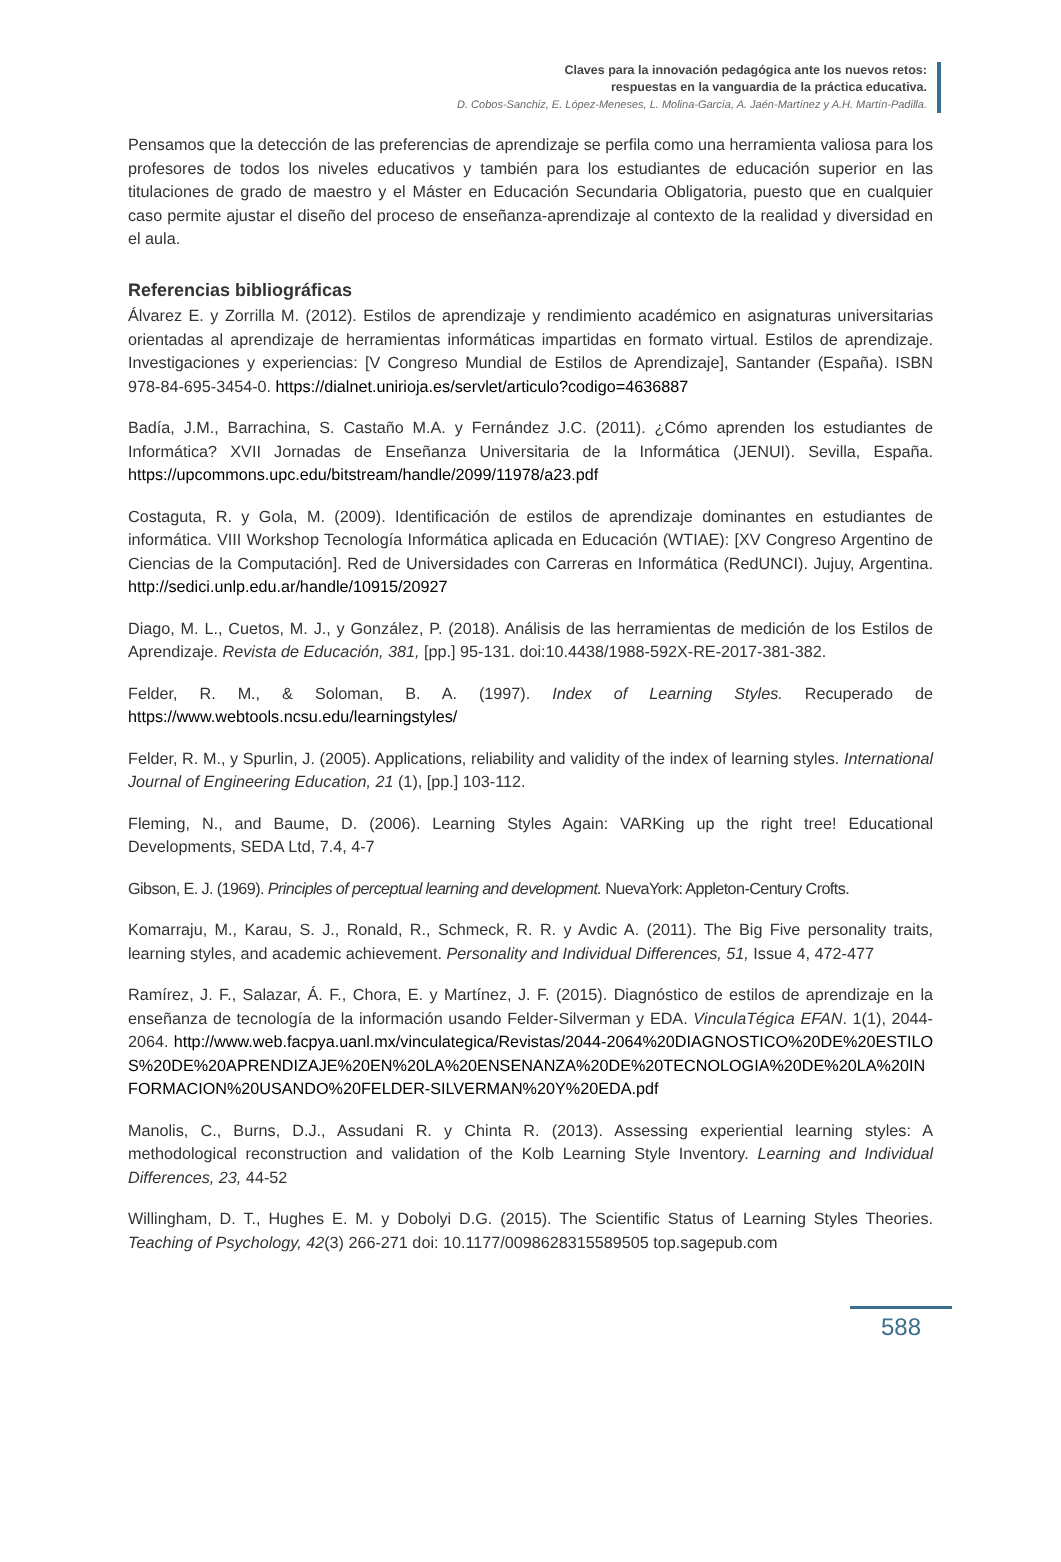Claves para la innovación pedagógica ante los nuevos retos:
respuestas en la vanguardia de la práctica educativa.
D. Cobos-Sanchiz, E. López-Meneses, L. Molina-García, A. Jaén-Martínez y A.H. Martín-Padilla.
Pensamos que la detección de las preferencias de aprendizaje se perfila como una herramienta valiosa para los profesores de todos los niveles educativos y también para los estudiantes de educación superior en las titulaciones de grado de maestro y el Máster en Educación Secundaria Obligatoria, puesto que en cualquier caso permite ajustar el diseño del proceso de enseñanza-aprendizaje al contexto de la realidad y diversidad en el aula.
Referencias bibliográficas
Álvarez E. y Zorrilla M. (2012). Estilos de aprendizaje y rendimiento académico en asignaturas universitarias orientadas al aprendizaje de herramientas informáticas impartidas en formato virtual. Estilos de aprendizaje. Investigaciones y experiencias: [V Congreso Mundial de Estilos de Aprendizaje], Santander (España). ISBN 978-84-695-3454-0. https://dialnet.unirioja.es/servlet/articulo?codigo=4636887
Badía, J.M., Barrachina, S. Castaño M.A. y Fernández J.C. (2011). ¿Cómo aprenden los estudiantes de Informática? XVII Jornadas de Enseñanza Universitaria de la Informática (JENUI). Sevilla, España. https://upcommons.upc.edu/bitstream/handle/2099/11978/a23.pdf
Costaguta, R. y Gola, M. (2009). Identificación de estilos de aprendizaje dominantes en estudiantes de informática. VIII Workshop Tecnología Informática aplicada en Educación (WTIAE): [XV Congreso Argentino de Ciencias de la Computación]. Red de Universidades con Carreras en Informática (RedUNCI). Jujuy, Argentina. http://sedici.unlp.edu.ar/handle/10915/20927
Diago, M. L., Cuetos, M. J., y González, P. (2018). Análisis de las herramientas de medición de los Estilos de Aprendizaje. Revista de Educación, 381, [pp.] 95-131. doi:10.4438/1988-592X-RE-2017-381-382.
Felder, R. M., & Soloman, B. A. (1997). Index of Learning Styles. Recuperado de https://www.webtools.ncsu.edu/learningstyles/
Felder, R. M., y Spurlin, J. (2005). Applications, reliability and validity of the index of learning styles. International Journal of Engineering Education, 21 (1), [pp.] 103-112.
Fleming, N., and Baume, D. (2006). Learning Styles Again: VARKing up the right tree! Educational Developments, SEDA Ltd, 7.4, 4-7
Gibson, E. J. (1969). Principles of perceptual learning and development. NuevaYork: Appleton-Century Crofts.
Komarraju, M., Karau, S. J., Ronald, R., Schmeck, R. R. y Avdic A. (2011). The Big Five personality traits, learning styles, and academic achievement. Personality and Individual Differences, 51, Issue 4, 472-477
Ramírez, J. F., Salazar, Á. F., Chora, E. y Martínez, J. F. (2015). Diagnóstico de estilos de aprendizaje en la enseñanza de tecnología de la información usando Felder-Silverman y EDA. VinculaTégica EFAN. 1(1), 2044-2064. http://www.web.facpya.uanl.mx/vinculategica/Revistas/2044-2064%20DIAGNOSTICO%20DE%20ESTILOS%20DE%20APRENDIZAJE%20EN%20LA%20ENSENANZA%20DE%20TECNOLOGIA%20DE%20LA%20INFORMACION%20USANDO%20FELDER-SILVERMAN%20Y%20EDA.pdf
Manolis, C., Burns, D.J., Assudani R. y Chinta R. (2013). Assessing experiential learning styles: A methodological reconstruction and validation of the Kolb Learning Style Inventory. Learning and Individual Differences, 23, 44-52
Willingham, D. T., Hughes E. M. y Dobolyi D.G. (2015). The Scientific Status of Learning Styles Theories. Teaching of Psychology, 42(3) 266-271 doi: 10.1177/0098628315589505 top.sagepub.com
588